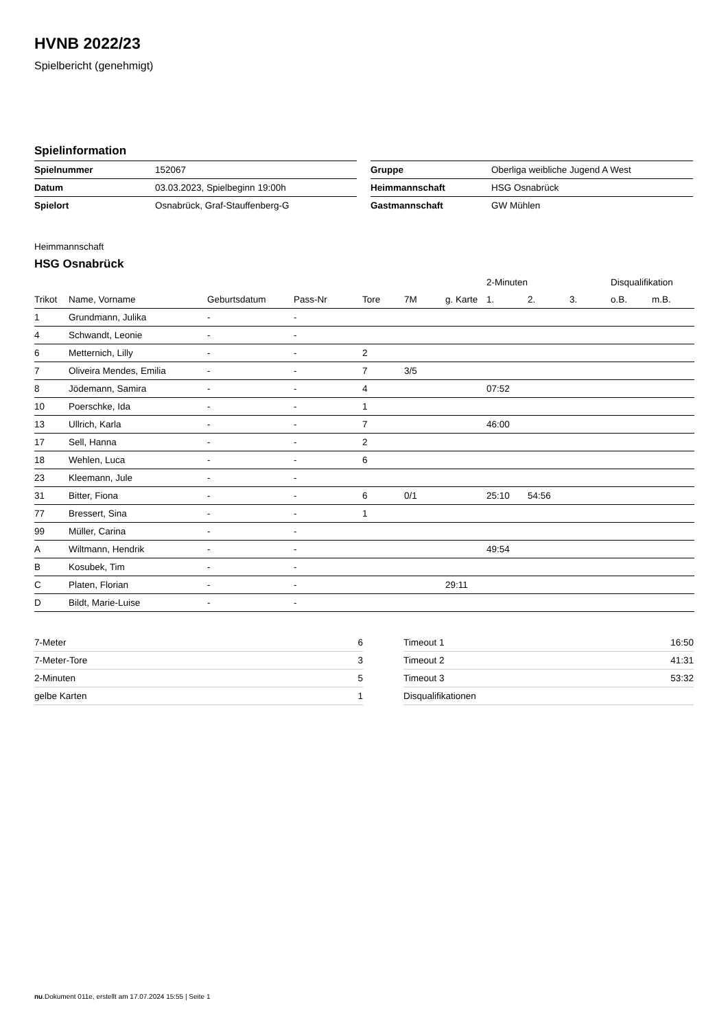HVNB 2022/23
Spielbericht (genehmigt)
Spielinformation
| Spielnummer | 152067 |
| Datum | 03.03.2023, Spielbeginn 19:00h |
| Spielort | Osnabrück, Graf-Stauffenberg-G |
| Gruppe | Oberliga weibliche Jugend A West |
| Heimmannschaft | HSG Osnabrück |
| Gastmannschaft | GW Mühlen |
Heimmannschaft
HSG Osnabrück
| | | | | | | | 2-Minuten | | | Disqualifikation | |
| --- | --- | --- | --- | --- | --- | --- | --- | --- | --- | --- | --- |
| Trikot | Name, Vorname | Geburtsdatum | Pass-Nr | Tore | 7M | g. Karte | 1. | 2. | 3. | o.B. | m.B. |
| 1 | Grundmann, Julika | - | - | | | | | | | | |
| 4 | Schwandt, Leonie | - | - | | | | | | | | |
| 6 | Metternich, Lilly | - | - | 2 | | | | | | | |
| 7 | Oliveira Mendes, Emilia | - | - | 7 | 3/5 | | | | | | |
| 8 | Jödemann, Samira | - | - | 4 | | | 07:52 | | | | |
| 10 | Poerschke, Ida | - | - | 1 | | | | | | | |
| 13 | Ullrich, Karla | - | - | 7 | | | 46:00 | | | | |
| 17 | Sell, Hanna | - | - | 2 | | | | | | | |
| 18 | Wehlen, Luca | - | - | 6 | | | | | | | |
| 23 | Kleemann, Jule | - | - | | | | | | | | |
| 31 | Bitter, Fiona | - | - | 6 | 0/1 | | 25:10 | 54:56 | | | |
| 77 | Bressert, Sina | - | - | 1 | | | | | | | |
| 99 | Müller, Carina | - | - | | | | | | | | |
| A | Wiltmann, Hendrik | - | - | | | | 49:54 | | | | |
| B | Kosubek, Tim | - | - | | | | | | | | |
| C | Platen, Florian | - | - | | | 29:11 | | | | | |
| D | Bildt, Marie-Luise | - | - | | | | | | | | |
| 7-Meter | 6 |
| 7-Meter-Tore | 3 |
| 2-Minuten | 5 |
| gelbe Karten | 1 |
| Timeout 1 | 16:50 |
| Timeout 2 | 41:31 |
| Timeout 3 | 53:32 |
| Disqualifikationen | |
nu.Dokument 011e, erstellt am 17.07.2024 15:55 | Seite 1